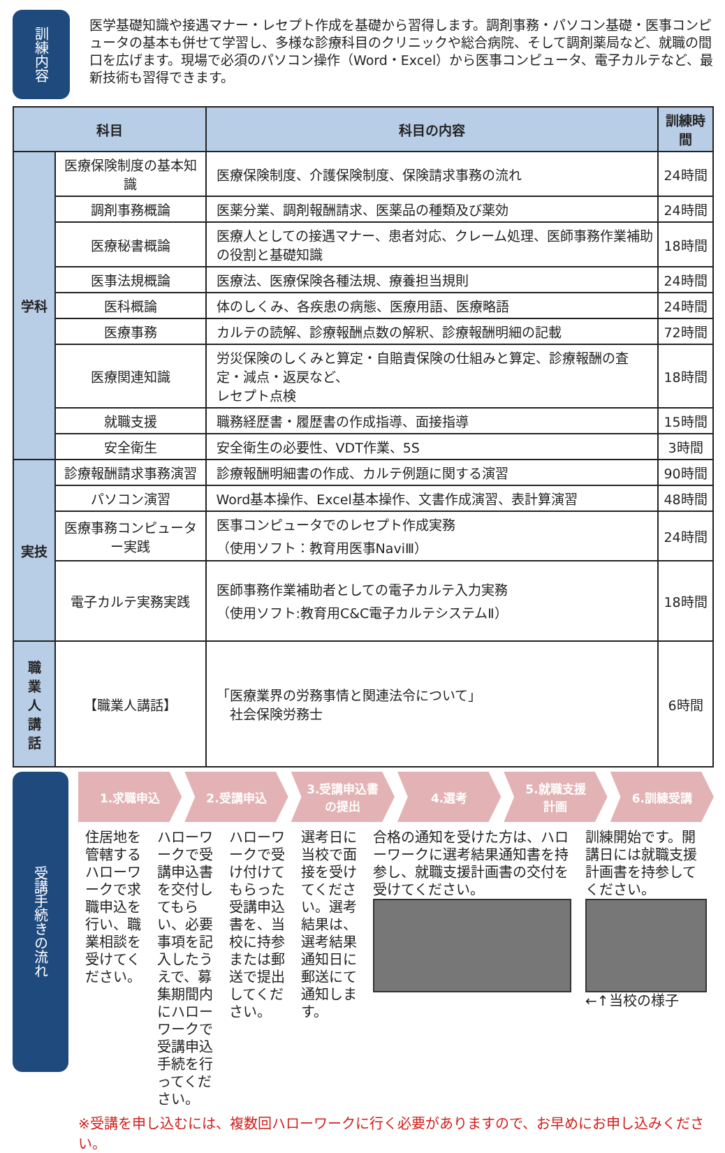訓練内容
医学基礎知識や接遇マナー・レセプト作成を基礎から習得します。調剤事務・パソコン基礎・医事コンピュータの基本も併せて学習し、多様な診療科目のクリニックや総合病院、そして調剤薬局など、就職の間口を広げます。現場で必須のパソコン操作（Word・Excel）から医事コンピュータ、電子カルテなど、最新技術も習得できます。
| 科目 | | 科目の内容 | 訓練時間 |
| --- | --- | --- | --- |
| 学科 | 医療保険制度の基本知識 | 医療保険制度、介護保険制度、保険請求事務の流れ | 24時間 |
| | 調剤事務概論 | 医薬分業、調剤報酬請求、医薬品の種類及び薬効 | 24時間 |
| | 医療秘書概論 | 医療人としての接遇マナー、患者対応、クレーム処理、医師事務作業補助の役割と基礎知識 | 18時間 |
| | 医事法規概論 | 医療法、医療保険各種法規、療養担当規則 | 24時間 |
| | 医科概論 | 体のしくみ、各疾患の病態、医療用語、医療略語 | 24時間 |
| | 医療事務 | カルテの読解、診療報酬点数の解釈、診療報酬明細の記載 | 72時間 |
| | 医療関連知識 | 労災保険のしくみと算定・自賠責保険の仕組みと算定、診療報酬の査定・減点・返戻など、 レセプト点検 | 18時間 |
| | 就職支援 | 職務経歴書・履歴書の作成指導、面接指導 | 15時間 |
| | 安全衛生 | 安全衛生の必要性、VDT作業、5S | 3時間 |
| 実技 | 診療報酬請求事務演習 | 診療報酬明細書の作成、カルテ例題に関する演習 | 90時間 |
| | パソコン演習 | Word基本操作、Excel基本操作、文書作成演習、表計算演習 | 48時間 |
| | 医療事務コンピューター実践 | 医事コンピュータでのレセプト作成実務 （使用ソフト：教育用医事NaviⅢ） | 24時間 |
| | 電子カルテ実務実践 | 医師事務作業補助者としての電子カルテ入力実務 （使用ソフト:教育用C&C電子カルテシステムⅡ） | 18時間 |
| 職 業 人 講 話 | 【職業人講話】 | 「医療業界の労務事情と関連法令について」 社会保険労務士 | 6時間 |
受講手続きの流れ
1.求職申込 2.受講申込 3.受講申込書
の提出
4.選考 5.就職支援
計画
6.訓練受講
住居地を管轄するハローワークで求職申込を行い、職業相談を受けてください。
ハローワークで受講申込書を交付してもらい、必要事項を記入したうえで、募集期間内にハローワークで受講申込手続を行ってください。
ハローワークで受け付けてもらった受講申込書を、当校に持参または郵送で提出してください。
選考日に当校で面接を受けてください。選考結果は、選考結果通知日に郵送にて通知します。
合格の通知を受けた方は、ハローワークに選考結果通知書を持参し、就職支援計画書の交付を受けてください。
訓練開始です。開講日には就職支援計画書を持参してください。
←↑当校の様子
※受講を申し込むには、複数回ハローワークに行く必要がありますので、お早めにお申し込みください。